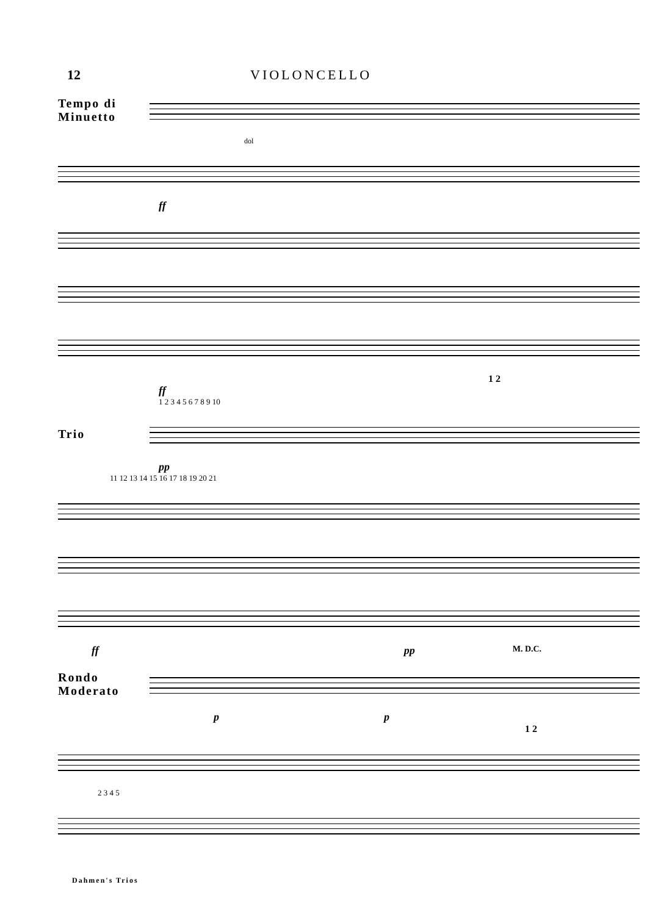12 VIOLONCELLO
Tempo di Minuetto
dol
ff
1 2
ff
1 2 3 4 5 6 7 8 9 10
Trio
pp
11 12 13 14 15 16 17 18 19 20 21
ff pp
M. D.C.
Rondo Moderato
p p
1 2
2 3 4 5
Dahmen's Trios